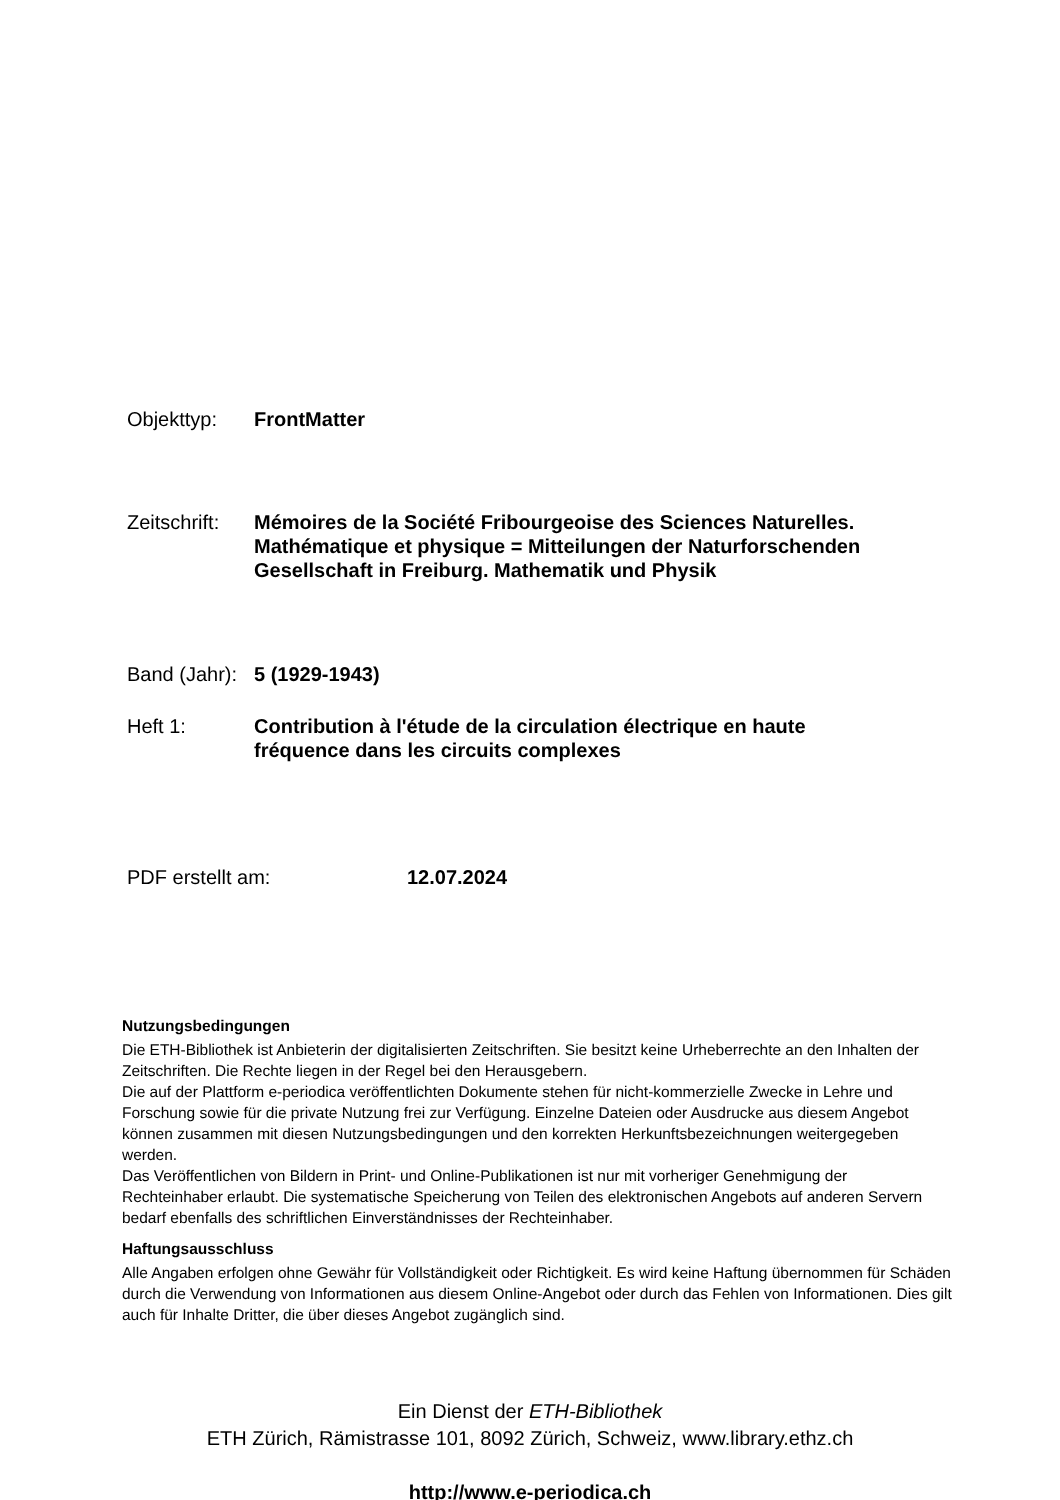Objekttyp: FrontMatter
Zeitschrift:
Mémoires de la Société Fribourgeoise des Sciences Naturelles.
Mathématique et physique = Mitteilungen der Naturforschenden
Gesellschaft in Freiburg. Mathematik und Physik
Band (Jahr):
5 (1929-1943)
Heft 1: Contribution à l'étude de la circulation électrique en haute
fréquence dans les circuits complexes
PDF erstellt am: 12.07.2024
Nutzungsbedingungen
Die ETH-Bibliothek ist Anbieterin der digitalisierten Zeitschriften. Sie besitzt keine Urheberrechte an den Inhalten der Zeitschriften. Die Rechte liegen in der Regel bei den Herausgebern.
Die auf der Plattform e-periodica veröffentlichten Dokumente stehen für nicht-kommerzielle Zwecke in Lehre und Forschung sowie für die private Nutzung frei zur Verfügung. Einzelne Dateien oder Ausdrucke aus diesem Angebot können zusammen mit diesen Nutzungsbedingungen und den korrekten Herkunftsbezeichnungen weitergegeben werden.
Das Veröffentlichen von Bildern in Print- und Online-Publikationen ist nur mit vorheriger Genehmigung der Rechteinhaber erlaubt. Die systematische Speicherung von Teilen des elektronischen Angebots auf anderen Servern bedarf ebenfalls des schriftlichen Einverständnisses der Rechteinhaber.
Haftungsausschluss
Alle Angaben erfolgen ohne Gewähr für Vollständigkeit oder Richtigkeit. Es wird keine Haftung übernommen für Schäden durch die Verwendung von Informationen aus diesem Online-Angebot oder durch das Fehlen von Informationen. Dies gilt auch für Inhalte Dritter, die über dieses Angebot zugänglich sind.
Ein Dienst der ETH-Bibliothek
ETH Zürich, Rämistrasse 101, 8092 Zürich, Schweiz, www.library.ethz.ch
http://www.e-periodica.ch